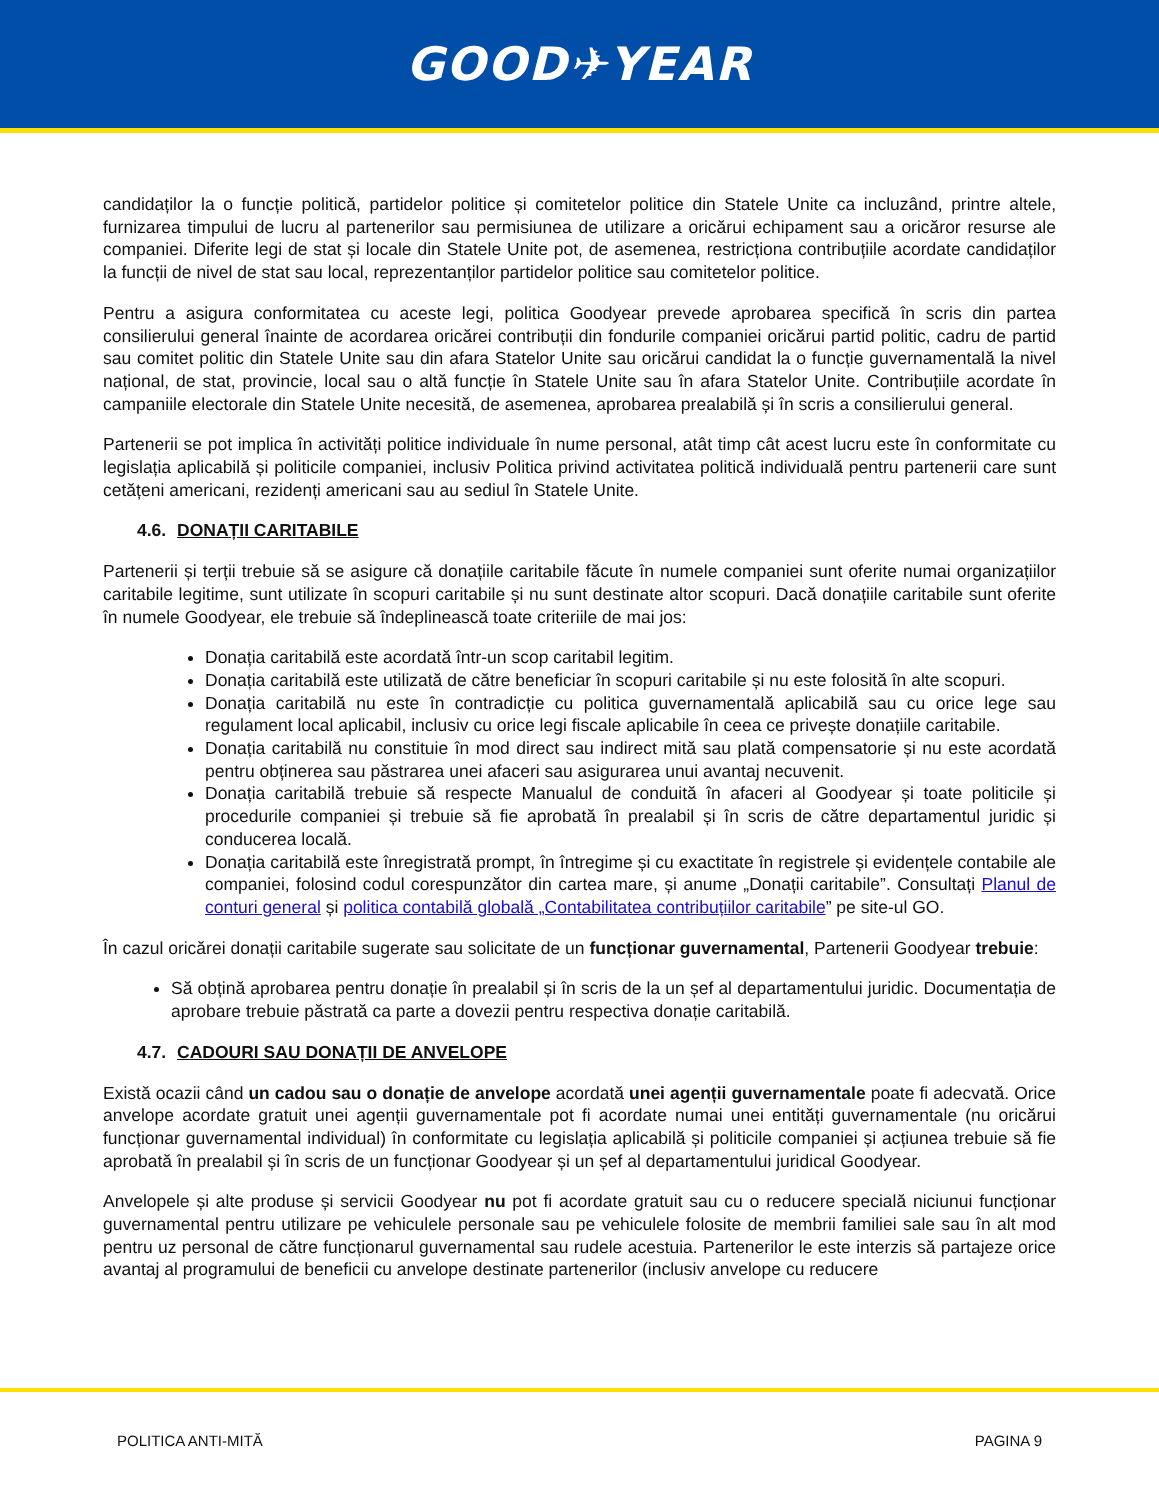GOOD✈YEAR
candidaților la o funcție politică, partidelor politice și comitetelor politice din Statele Unite ca incluzând, printre altele, furnizarea timpului de lucru al partenerilor sau permisiunea de utilizare a oricărui echipament sau a oricăror resurse ale companiei. Diferite legi de stat și locale din Statele Unite pot, de asemenea, restricționa contribuțiile acordate candidaților la funcții de nivel de stat sau local, reprezentanților partidelor politice sau comitetelor politice.
Pentru a asigura conformitatea cu aceste legi, politica Goodyear prevede aprobarea specifică în scris din partea consilierului general înainte de acordarea oricărei contribuții din fondurile companiei oricărui partid politic, cadru de partid sau comitet politic din Statele Unite sau din afara Statelor Unite sau oricărui candidat la o funcție guvernamentală la nivel național, de stat, provincie, local sau o altă funcție în Statele Unite sau în afara Statelor Unite. Contribuțiile acordate în campaniile electorale din Statele Unite necesită, de asemenea, aprobarea prealabilă și în scris a consilierului general.
Partenerii se pot implica în activități politice individuale în nume personal, atât timp cât acest lucru este în conformitate cu legislația aplicabilă și politicile companiei, inclusiv Politica privind activitatea politică individuală pentru partenerii care sunt cetățeni americani, rezidenți americani sau au sediul în Statele Unite.
4.6. DONAȚII CARITABILE
Partenerii și terții trebuie să se asigure că donațiile caritabile făcute în numele companiei sunt oferite numai organizațiilor caritabile legitime, sunt utilizate în scopuri caritabile și nu sunt destinate altor scopuri. Dacă donațiile caritabile sunt oferite în numele Goodyear, ele trebuie să îndeplinească toate criteriile de mai jos:
Donația caritabilă este acordată într-un scop caritabil legitim.
Donația caritabilă este utilizată de către beneficiar în scopuri caritabile și nu este folosită în alte scopuri.
Donația caritabilă nu este în contradicție cu politica guvernamentală aplicabilă sau cu orice lege sau regulament local aplicabil, inclusiv cu orice legi fiscale aplicabile în ceea ce privește donațiile caritabile.
Donația caritabilă nu constituie în mod direct sau indirect mită sau plată compensatorie și nu este acordată pentru obținerea sau păstrarea unei afaceri sau asigurarea unui avantaj necuvenit.
Donația caritabilă trebuie să respecte Manualul de conduită în afaceri al Goodyear și toate politicile și procedurile companiei și trebuie să fie aprobată în prealabil și în scris de către departamentul juridic și conducerea locală.
Donația caritabilă este înregistrată prompt, în întregime și cu exactitate în registrele și evidențele contabile ale companiei, folosind codul corespunzător din cartea mare, și anume „Donații caritabile”. Consultați Planul de conturi general și politica contabilă globală „Contabilitatea contribuțiilor caritabile” pe site-ul GO.
În cazul oricărei donații caritabile sugerate sau solicitate de un funcționar guvernamental, Partenerii Goodyear trebuie:
Să obțină aprobarea pentru donație în prealabil și în scris de la un șef al departamentului juridic. Documentația de aprobare trebuie păstrată ca parte a dovezii pentru respectiva donație caritabilă.
4.7. CADOURI SAU DONAȚII DE ANVELOPE
Există ocazii când un cadou sau o donație de anvelope acordată unei agenții guvernamentale poate fi adecvată. Orice anvelope acordate gratuit unei agenții guvernamentale pot fi acordate numai unei entități guvernamentale (nu oricărui funcționar guvernamental individual) în conformitate cu legislația aplicabilă și politicile companiei și acțiunea trebuie să fie aprobată în prealabil și în scris de un funcționar Goodyear și un șef al departamentului juridical Goodyear.
Anvelopele și alte produse și servicii Goodyear nu pot fi acordate gratuit sau cu o reducere specială niciunui funcționar guvernamental pentru utilizare pe vehiculele personale sau pe vehiculele folosite de membrii familiei sale sau în alt mod pentru uz personal de către funcționarul guvernamental sau rudele acestuia. Partenerilor le este interzis să partajeze orice avantaj al programului de beneficii cu anvelope destinate partenerilor (inclusiv anvelope cu reducere
POLITICA ANTI-MITĂ PAGINA 9